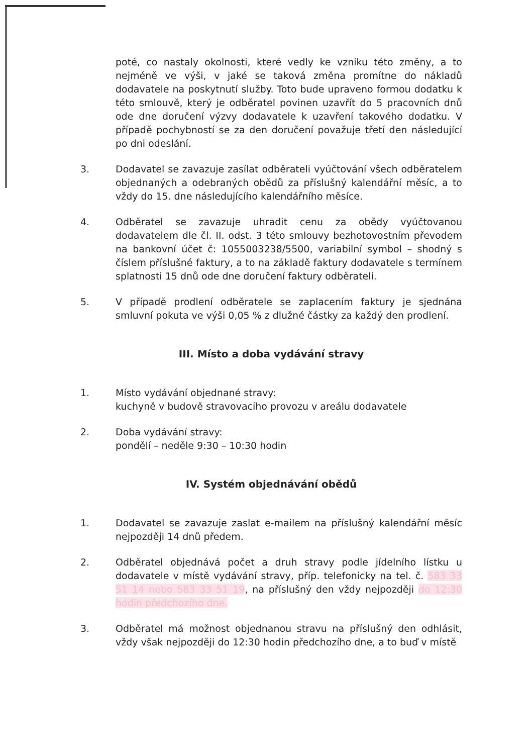poté, co nastaly okolnosti, které vedly ke vzniku této změny, a to nejméně ve výši, v jaké se taková změna promítne do nákladů dodavatele na poskytnutí služby. Toto bude upraveno formou dodatku k této smlouvě, který je odběratel povinen uzavřít do 5 pracovních dnů ode dne doručení výzvy dodavatele k uzavření takového dodatku. V případě pochybností se za den doručení považuje třetí den následující po dni odeslání.
3. Dodavatel se zavazuje zasílat odběrateli vyúčtování všech odběratelem objednaných a odebraných obědů za příslušný kalendářní měsíc, a to vždy do 15. dne následujícího kalendářního měsíce.
4. Odběratel se zavazuje uhradit cenu za obědy vyúčtovanou dodavatelem dle čl. II. odst. 3 této smlouvy bezhotovostním převodem na bankovní účet č: 1055003238/5500, variabilní symbol – shodný s číslem příslušné faktury, a to na základě faktury dodavatele s termínem splatnosti 15 dnů ode dne doručení faktury odběrateli.
5. V případě prodlení odběratele se zaplacením faktury je sjednána smluvní pokuta ve výši 0,05 % z dlužné částky za každý den prodlení.
III. Místo a doba vydávání stravy
1. Místo vydávání objednané stravy:
kuchyně v budově stravovacího provozu v areálu dodavatele
2. Doba vydávání stravy:
pondělí – neděle 9:30 – 10:30 hodin
IV. Systém objednávání obědů
1. Dodavatel se zavazuje zaslat e-mailem na příslušný kalendářní měsíc nejpozději 14 dnů předem.
2. Odběratel objednává počet a druh stravy podle jídelního lístku u dodavatele v místě vydávání stravy, příp. telefonicky na tel. č. 583 33 51 14 nebo 583 33 51 19, na příslušný den vždy nejpozději do 12:30 hodin předchozího dne.
3. Odběratel má možnost objednanou stravu na příslušný den odhlásit, vždy však nejpozději do 12:30 hodin předchozího dne, a to buď v místě